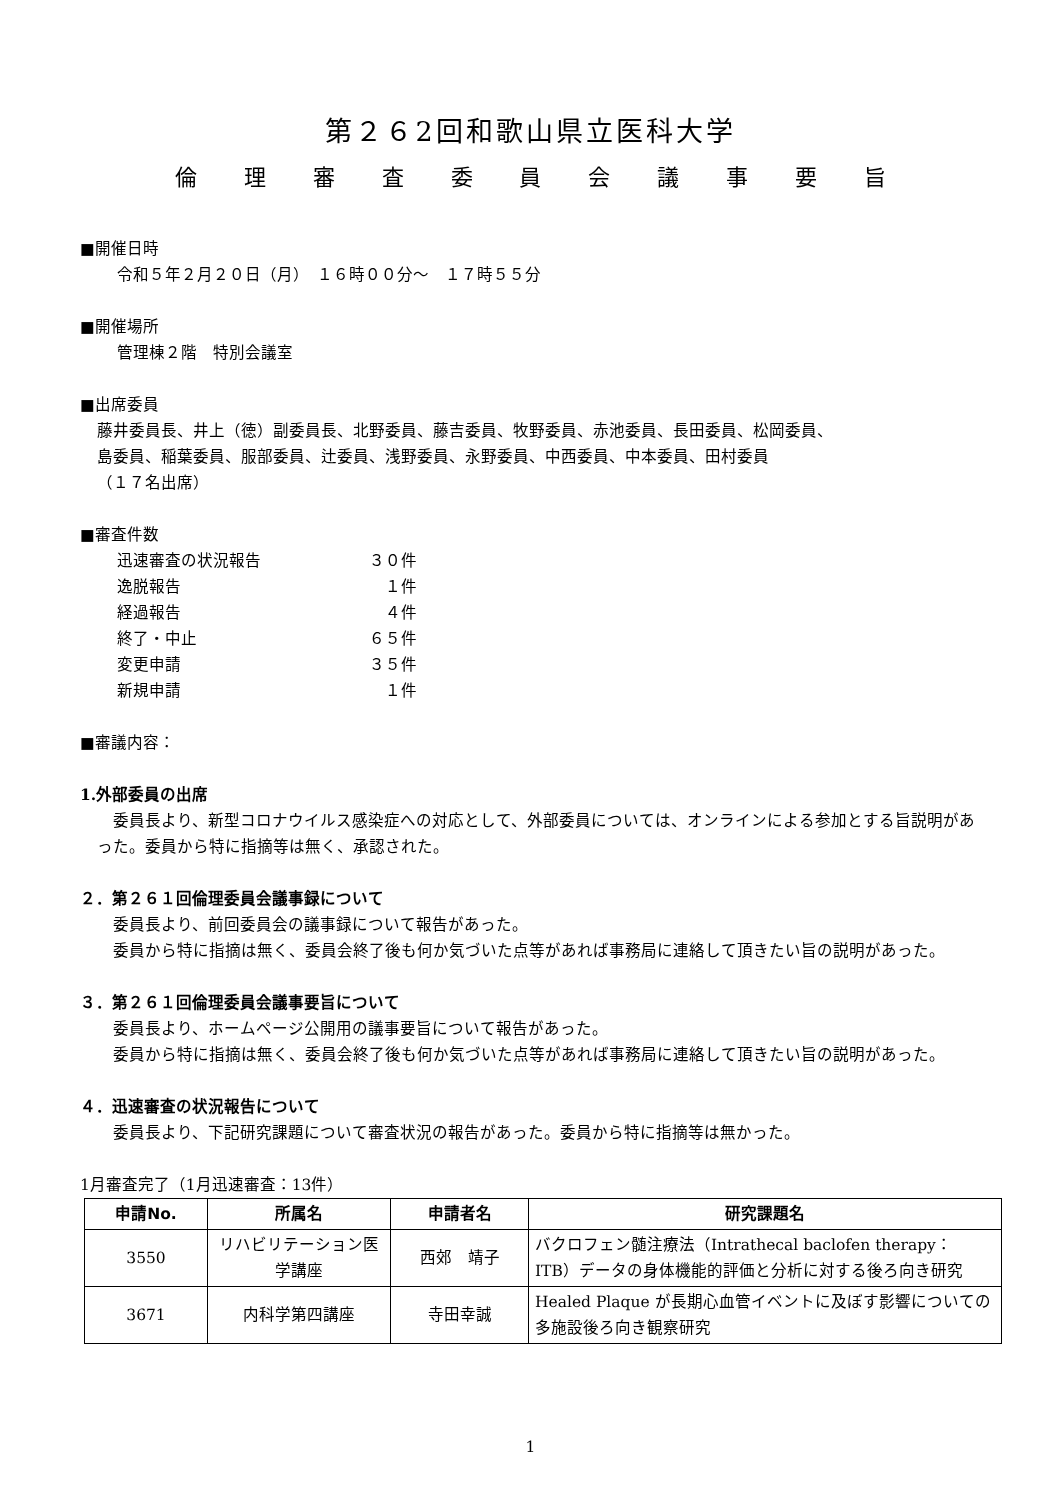第２６2回和歌山県立医科大学
倫 理 審 査 委 員 会 議 事 要 旨
■開催日時
令和５年２月２０日（月）　１６時００分～　１７時５５分
■開催場所
管理棟２階　特別会議室
■出席委員
藤井委員長、井上（徳）副委員長、北野委員、藤吉委員、牧野委員、赤池委員、長田委員、松岡委員、
島委員、稲葉委員、服部委員、辻委員、浅野委員、永野委員、中西委員、中本委員、田村委員
（１７名出席）
■審査件数
| 迅速審査の状況報告 | ３０件 |
| 逸脱報告 | １件 |
| 経過報告 | ４件 |
| 終了・中止 | ６５件 |
| 変更申請 | ３５件 |
| 新規申請 | １件 |
■審議内容：
1.外部委員の出席
　委員長より、新型コロナウイルス感染症への対応として、外部委員については、オンラインによる参加とする旨説明があった。委員から特に指摘等は無く、承認された。
２．第２６１回倫理委員会議事録について
　委員長より、前回委員会の議事録について報告があった。
　委員から特に指摘は無く、委員会終了後も何か気づいた点等があれば事務局に連絡して頂きたい旨の説明があった。
３．第２６１回倫理委員会議事要旨について
　委員長より、ホームページ公開用の議事要旨について報告があった。
　委員から特に指摘は無く、委員会終了後も何か気づいた点等があれば事務局に連絡して頂きたい旨の説明があった。
４．迅速審査の状況報告について
　委員長より、下記研究課題について審査状況の報告があった。委員から特に指摘等は無かった。
1月審査完了（1月迅速審査：13件）
| 申請No. | 所属名 | 申請者名 | 研究課題名 |
| --- | --- | --- | --- |
| 3550 | リハビリテーション医学講座 | 西郊 靖子 | バクロフェン髄注療法（Intrathecal baclofen therapy：ITB）データの身体機能的評価と分析に対する後ろ向き研究 |
| 3671 | 内科学第四講座 | 寺田幸誠 | Healed Plaque が長期心血管イベントに及ぼす影響についての多施設後ろ向き観察研究 |
1